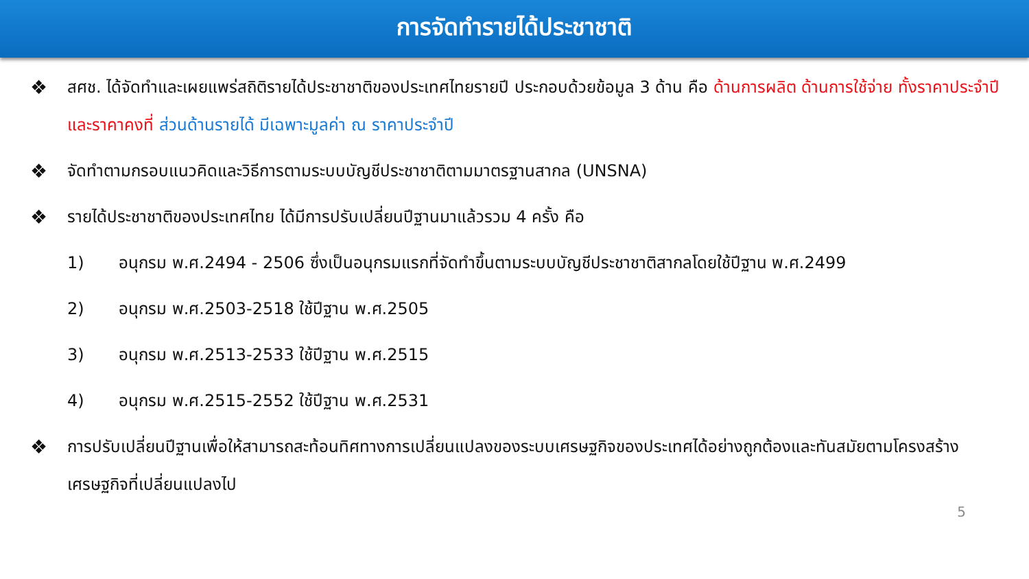การจัดทำรายได้ประชาชาติ
❖
สศช. ได้จัดทำและเผยแพร่สถิติรายได้ประชาชาติของประเทศไทยรายปี ประกอบด้วยข้อมูล 3 ด้าน คือ ด้านการผลิต ด้านการใช้จ่าย ทั้งราคาประจำปี และราคาคงที่ ส่วนด้านรายได้ มีเฉพาะมูลค่า ณ ราคาประจำปี
❖
จัดทำตามกรอบแนวคิดและวิธีการตามระบบบัญชีประชาชาติตามมาตรฐานสากล (UNSNA)
❖
รายได้ประชาชาติของประเทศไทย ได้มีการปรับเปลี่ยนปีฐานมาแล้วรวม 4 ครั้ง คือ
1) อนุกรม พ.ศ.2494 - 2506 ซึ่งเป็นอนุกรมแรกที่จัดทำขึ้นตามระบบบัญชีประชาชาติสากลโดยใช้ปีฐาน พ.ศ.2499
2) อนุกรม พ.ศ.2503-2518 ใช้ปีฐาน พ.ศ.2505
3) อนุกรม พ.ศ.2513-2533 ใช้ปีฐาน พ.ศ.2515
4) อนุกรม พ.ศ.2515-2552 ใช้ปีฐาน พ.ศ.2531
❖
การปรับเปลี่ยนปีฐานเพื่อให้สามารถสะท้อนทิศทางการเปลี่ยนแปลงของระบบเศรษฐกิจของประเทศได้อย่างถูกต้องและทันสมัยตามโครงสร้างเศรษฐกิจที่เปลี่ยนแปลงไป
5